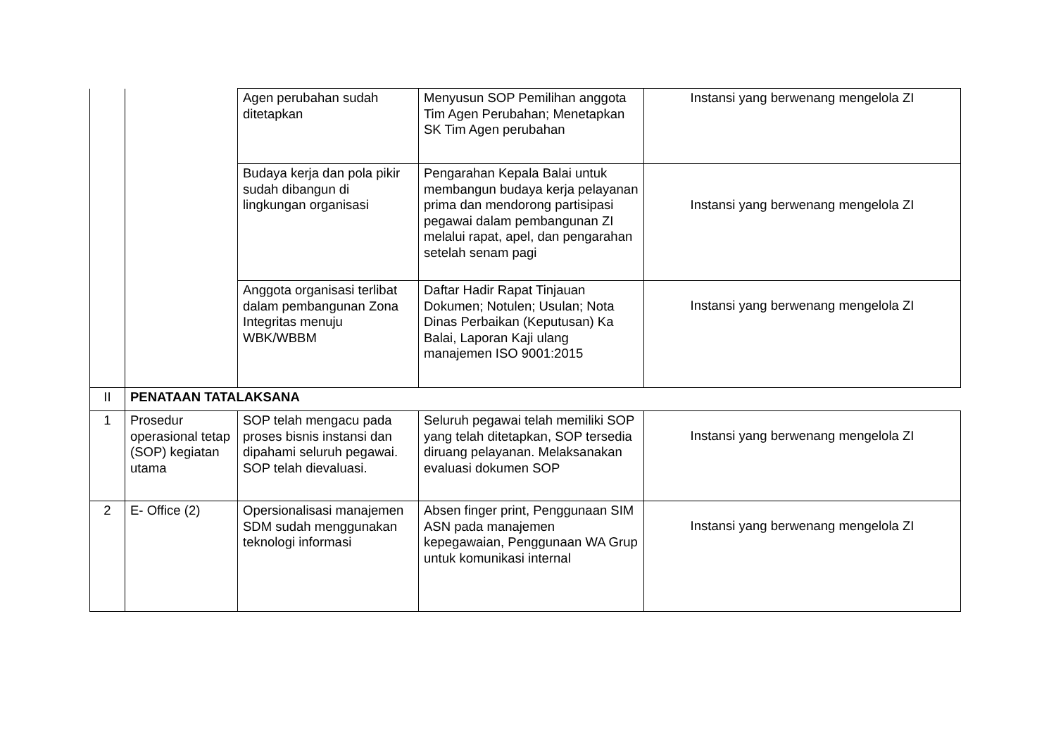| | | Agen perubahan sudah ditetapkan | Menyusun SOP Pemilihan anggota Tim Agen Perubahan; Menetapkan SK Tim Agen perubahan | Instansi yang berwenang mengelola ZI |
| | | Budaya kerja dan pola pikir sudah dibangun di lingkungan organisasi | Pengarahan Kepala Balai untuk membangun budaya kerja pelayanan prima dan mendorong partisipasi pegawai dalam pembangunan ZI melalui rapat, apel, dan pengarahan setelah senam pagi | Instansi yang berwenang mengelola ZI |
| | | Anggota organisasi terlibat dalam pembangunan Zona Integritas menuju WBK/WBBM | Daftar Hadir Rapat Tinjauan Dokumen; Notulen; Usulan; Nota Dinas Perbaikan (Keputusan) Ka Balai, Laporan Kaji ulang manajemen ISO 9001:2015 | Instansi yang berwenang mengelola ZI |
| II | PENATAAN TATALAKSANA | | | |
| 1 | Prosedur operasional tetap (SOP) kegiatan utama | SOP telah mengacu pada proses bisnis instansi dan dipahami seluruh pegawai. SOP telah dievaluasi. | Seluruh pegawai telah memiliki SOP yang telah ditetapkan, SOP tersedia diruang pelayanan. Melaksanakan evaluasi dokumen SOP | Instansi yang berwenang mengelola ZI |
| 2 | E- Office (2) | Opersionalisasi manajemen SDM sudah menggunakan teknologi informasi | Absen finger print, Penggunaan SIM ASN pada manajemen kepegawaian, Penggunaan WA Grup untuk komunikasi internal | Instansi yang berwenang mengelola ZI |